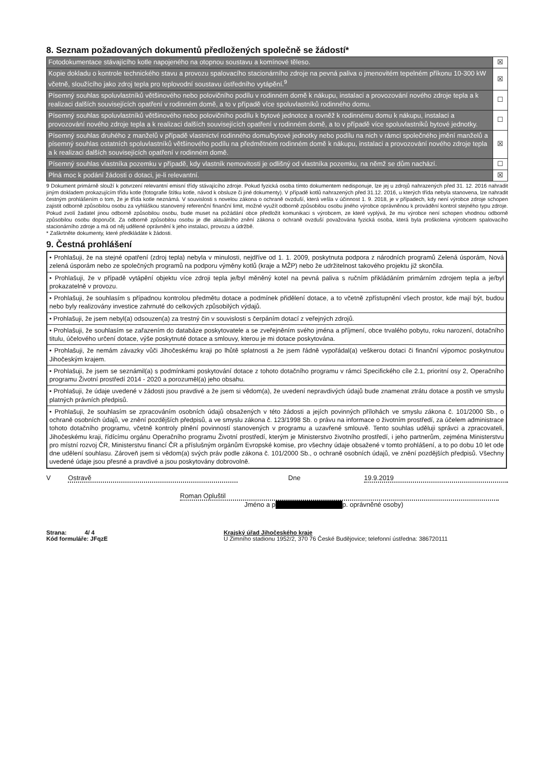8. Seznam požadovaných dokumentů předložených společně se žádostí*
| Fotodokumentace stávajícího kotle napojeného na otopnou soustavu a komínové těleso. | ☒ |
| Kopie dokladu o kontrole technického stavu a provozu spalovacího stacionárního zdroje na pevná paliva o jmenovitém tepelném příkonu 10-300 kW včetně, sloužícího jako zdroj tepla pro teplovodní soustavu ústředního vytápění.<sup>9</sup> | ☒ |
| Písemný souhlas spoluvlastníků většinového nebo polovičního podílu v rodinném domě k nákupu, instalaci a provozování nového zdroje tepla a k realizaci dalších souvisejících opatření v rodinném domě, a to v případě více spoluvlastníků rodinného domu. | ☐ |
| Písemný souhlas spoluvlastníků většinového nebo polovičního podílu k bytové jednotce a rovněž k rodinnému domu k nákupu, instalaci a provozování nového zdroje tepla a k realizaci dalších souvisejících opatření v rodinném domě, a to v případě více spoluvlastníků bytové jednotky. | ☐ |
| Písemný souhlas druhého z manželů v případě vlastnictví rodinného domu/bytové jednotky nebo podílu na nich v rámci společného jmění manželů a písemný souhlas ostatních spoluvlastníků většinového podílu na předmětném rodinném domě k nákupu, instalaci a provozování nového zdroje tepla a k realizaci dalších souvisejících opatření v rodinném domě. | ☒ |
| Písemný souhlas vlastníka pozemku v případě, kdy vlastník nemovitosti je odlišný od vlastníka pozemku, na němž se dům nachází. | ☐ |
| Plná moc k podání žádosti o dotaci, je-li relevantní. | ☒ |
9 Dokument primárně slouží k potvrzení relevantní emisní třídy stávajícího zdroje. Pokud fyzická osoba tímto dokumentem nedisponuje, lze jej u zdrojů nahrazených před 31. 12. 2016 nahradit jiným dokladem prokazujícím třídu kotle (fotografie štítku kotle, návod k obsluze či jiné dokumenty). V případě kotlů nahrazených před 31.12. 2016, u kterých třída nebyla stanovena, lze nahradit čestným prohlášením o tom, že je třída kotle neznámá. V souvislosti s novelou zákona o ochraně ovzduší, která vešla v účinnost 1. 9. 2018, je v případech, kdy není výrobce zdroje schopen zajistit odborně způsobilou osobu za vyhláškou stanovený referenční finanční limit, možné využít odborně způsobilou osobu jiného výrobce oprávněnou k provádění kontrol stejného typu zdroje. Pokud zvolí žadatel jinou odborně způsobilou osobu, bude muset na požádání obce předložit komunikaci s výrobcem, ze které vyplývá, že mu výrobce není schopen vhodnou odborně způsobilou osobu doporučit. Za odborně způsobilou osobu je dle aktuálního znění zákona o ochraně ovzduší považována fyzická osoba, která byla proškolena výrobcem spalovacího stacionárního zdroje a má od něj udělené oprávnění k jeho instalaci, provozu a údržbě.
* Zaškrtněte dokumenty, které předkládáte k žádosti.
9. Čestná prohlášení
• Prohlašuji, že na stejné opatření (zdroj tepla) nebyla v minulosti, nejdříve od 1. 1. 2009, poskytnuta podpora z národních programů Zelená úsporám, Nová zelená úsporám nebo ze společných programů na podporu výměny kotlů (kraje a MŽP) nebo že udržitelnost takového projektu již skončila.
• Prohlašuji, že v případě vytápění objektu více zdroji tepla je/byl měněný kotel na pevná paliva s ručním přikládáním primárním zdrojem tepla a je/byl prokazatelně v provozu.
• Prohlašuji, že souhlasím s případnou kontrolou předmětu dotace a podmínek přidělení dotace, a to včetně zpřístupnění všech prostor, kde mají být, budou nebo byly realizovány investice zahrnuté do celkových způsobilých výdajů.
• Prohlašuji, že jsem nebyl(a) odsouzen(a) za trestný čin v souvislosti s čerpáním dotací z veřejných zdrojů.
• Prohlašuji, že souhlasím se zařazením do databáze poskytovatele a se zveřejněním svého jména a příjmení, obce trvalého pobytu, roku narození, dotačního titulu, účelového určení dotace, výše poskytnuté dotace a smlouvy, kterou je mi dotace poskytována.
• Prohlašuji, že nemám závazky vůči Jihočeskému kraji po lhůtě splatnosti a že jsem řádně vypořádal(a) veškerou dotaci či finanční výpomoc poskytnutou Jihočeským krajem.
• Prohlašuji, že jsem se seznámil(a) s podmínkami poskytování dotace z tohoto dotačního programu v rámci Specifického cíle 2.1, prioritní osy 2, Operačního programu Životní prostředí 2014 - 2020 a porozuměl(a) jeho obsahu.
• Prohlašuji, že údaje uvedené v žádosti jsou pravdivé a že jsem si vědom(a), že uvedení nepravdivých údajů bude znamenat ztrátu dotace a postih ve smyslu platných právních předpisů.
• Prohlašuji, že souhlasím se zpracováním osobních údajů obsažených v této žádosti a jejích povinných přílohách ve smyslu zákona č. 101/2000 Sb., o ochraně osobních údajů, ve znění pozdějších předpisů, a ve smyslu zákona č. 123/1998 Sb. o právu na informace o životním prostředí, za účelem administrace tohoto dotačního programu, včetně kontroly plnění povinností stanovených v programu a uzavřené smlouvě. Tento souhlas uděluji správci a zpracovateli, Jihočeskému kraji, řídícímu orgánu Operačního programu Životní prostředí, kterým je Ministerstvo životního prostředí, i jeho partnerům, zejména Ministerstvu pro místní rozvoj ČR, Ministerstvu financí ČR a příslušným orgánům Evropské komise, pro všechny údaje obsažené v tomto prohlášení, a to po dobu 10 let ode dne udělení souhlasu. Zároveň jsem si vědom(a) svých práv podle zákona č. 101/2000 Sb., o ochraně osobních údajů, ve znění pozdějších předpisů. Všechny uvedené údaje jsou přesné a pravdivé a jsou poskytovány dobrovolně.
V Ostravě Dne 19.9.2019
Roman Opluštil
Jméno a p p. oprávněné osoby)
Strana: 4/ 4
Kód formuláře: JFqzE
Krajský úřad Jihočeského kraje
U Zimního stadionu 1952/2, 370 76 České Budějovice; telefonní ústředna: 386720111